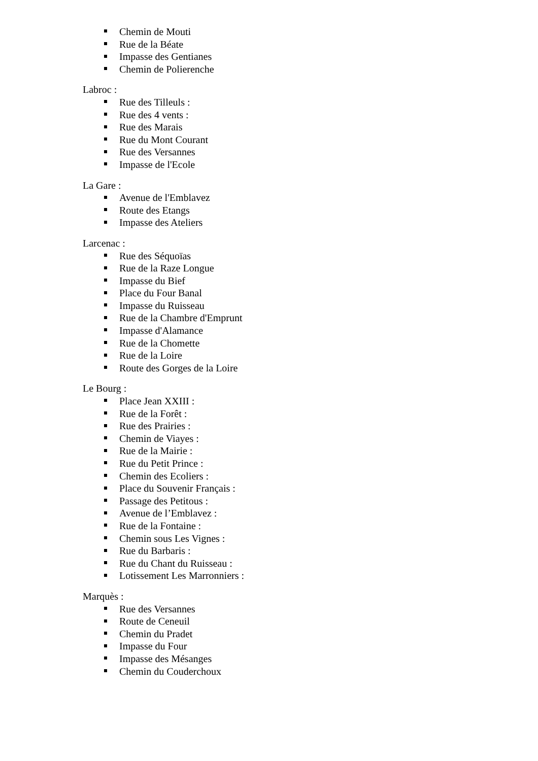Chemin de Mouti
Rue de la Béate
Impasse des Gentianes
Chemin de Polierenche
Labroc :
Rue des Tilleuls :
Rue des 4 vents :
Rue des Marais
Rue du Mont Courant
Rue des Versannes
Impasse de l'Ecole
La Gare :
Avenue de l'Emblavez
Route des Etangs
Impasse des Ateliers
Larcenac :
Rue des Séquoïas
Rue de la Raze Longue
Impasse du Bief
Place du Four Banal
Impasse du Ruisseau
Rue de la Chambre d'Emprunt
Impasse d'Alamance
Rue de la Chomette
Rue de la Loire
Route des Gorges de la Loire
Le Bourg :
Place Jean XXIII :
Rue de la Forêt :
Rue des Prairies :
Chemin de Viayes :
Rue de la Mairie :
Rue du Petit Prince :
Chemin des Ecoliers :
Place du Souvenir Français :
Passage des Petitous :
Avenue de l’Emblavez :
Rue de la Fontaine :
Chemin sous Les Vignes :
Rue du Barbaris :
Rue du Chant du Ruisseau :
Lotissement Les Marronniers :
Marquès :
Rue des Versannes
Route de Ceneuil
Chemin du Pradet
Impasse du Four
Impasse des Mésanges
Chemin du Couderchoux